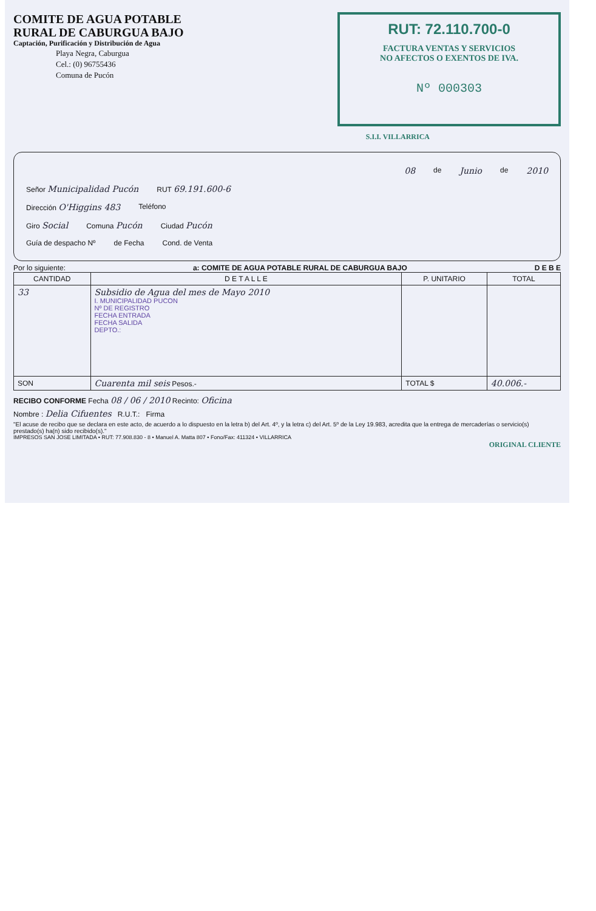COMITE DE AGUA POTABLE
RURAL DE CABURGUA BAJO
Captación, Purificación y Distribución de Agua
Playa Negra, Caburgua
Cel.: (0) 96755436
Comuna de Pucón
RUT: 72.110.700-0
FACTURA VENTAS Y SERVICIOS
NO AFECTOS O EXENTOS DE IVA.
Nº 000303
S.I.I. VILLARRICA
08 de Junio de 2010
Señor Municipalidad Pucón RUT 69.191.600-6
Dirección O'Higgins 483 Teléfono
Giro Social Comuna Pucón Ciudad Pucón
Guía de despacho Nº de Fecha Cond. de Venta
Por lo siguiente: a: COMITE DE AGUA POTABLE RURAL DE CABURGUA BAJO D E B E
| CANTIDAD | D E T A L L E | P. UNITARIO | TOTAL |
| --- | --- | --- | --- |
| 33 | Subsidio de Agua del mes de Mayo 2010 I. MUNICIPALIDAD PUCON Nº DE REGISTRO FECHA ENTRADA FECHA SALIDA DEPTO.: | | |
| SON | Cuarenta mil seis Pesos.- | TOTAL $ | 40.006.- |
RECIBO CONFORME Fecha 08 / 06 / 2010 Recinto: Oficina
Nombre : Delia Cifuentes R.U.T.: Firma
"El acuse de recibo que se declara en este acto, de acuerdo a lo dispuesto en la letra b) del Art. 4º, y la letra c) del Art. 5º de la Ley 19.983, acredita que la entrega de mercaderías o servicio(s) prestado(s) ha(n) sido recibido(s)."
IMPRESOS SAN JOSE LIMITADA • RUT: 77.908.830 - 8 • Manuel A. Matta 807 • Fono/Fax: 411324 • VILLARRICA
ORIGINAL CLIENTE